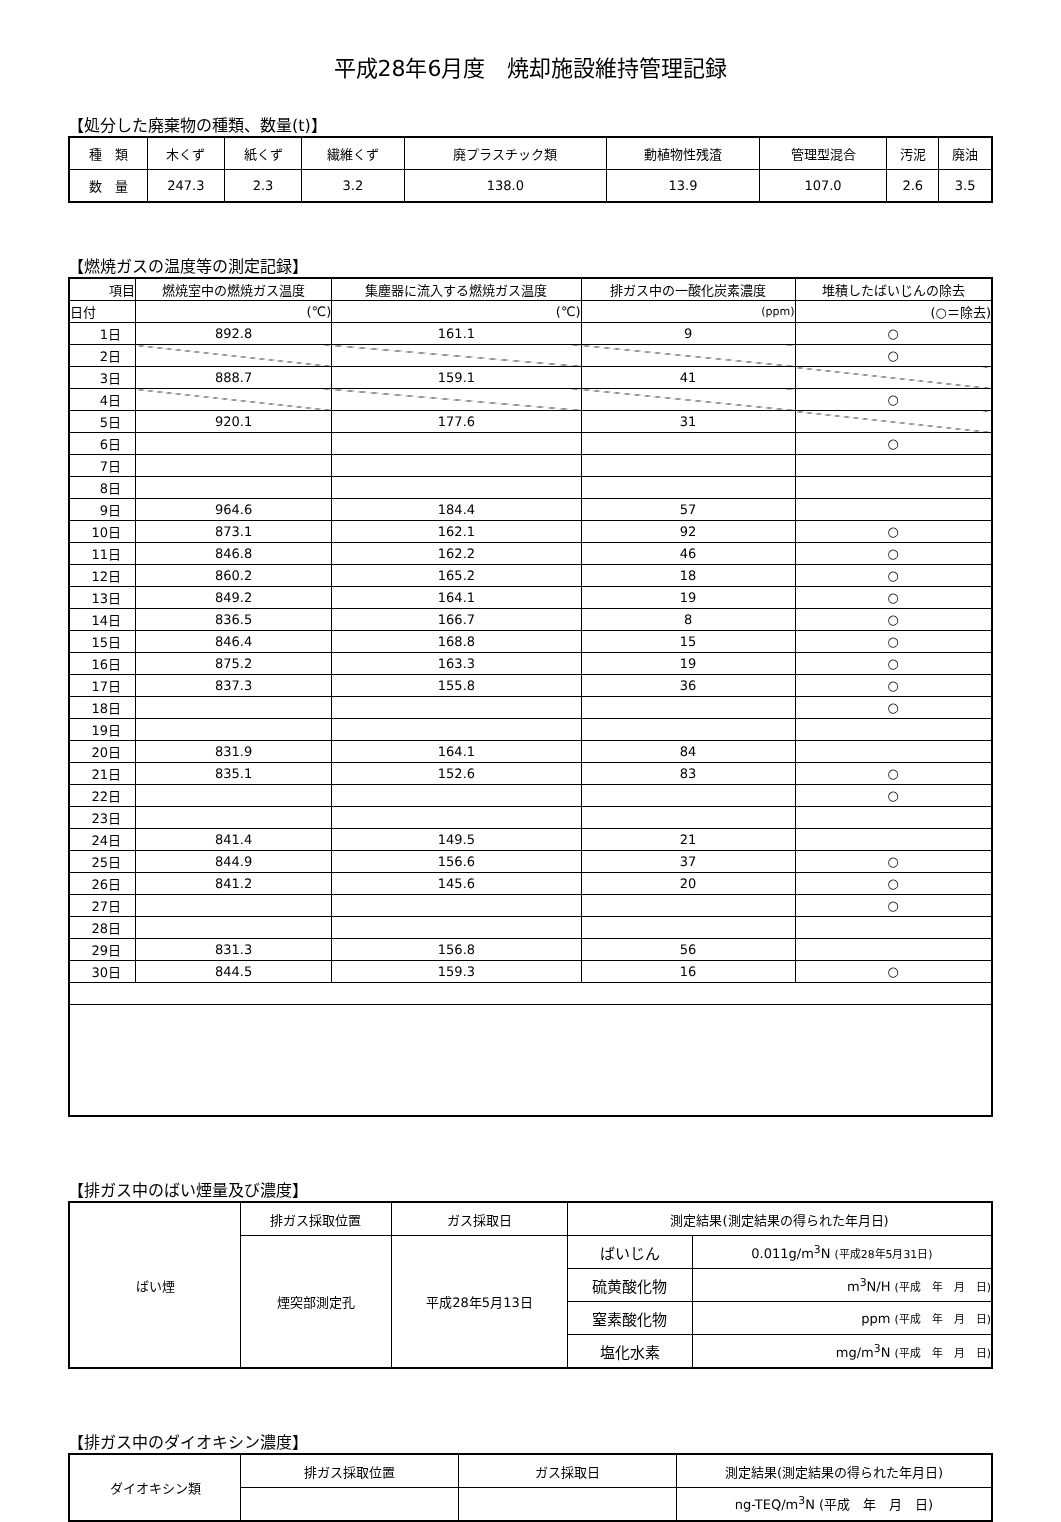平成28年6月度　焼却施設維持管理記録
【処分した廃棄物の種類、数量(t)】
| 種 類 | 木くず | 紙くず | 繊維くず | 廃プラスチック類 | 動植物性残渣 | 管理型混合 | 汚泥 | 廃油 |
| 数 量 | 247.3 | 2.3 | 3.2 | 138.0 | 13.9 | 107.0 | 2.6 | 3.5 |
【燃焼ガスの温度等の測定記録】
| 項目 | 燃焼室中の燃焼ガス温度 | 集塵器に流入する燃焼ガス温度 | 排ガス中の一酸化炭素濃度 | 堆積したばいじんの除去 |
| 日付 | (℃) | (℃) | (ppm) | (○＝除去) |
| 1日 | 892.8 | 161.1 | 9 | ○ |
| 2日 | | | | ○ |
| 3日 | 888.7 | 159.1 | 41 | |
| 4日 | | | | ○ |
| 5日 | 920.1 | 177.6 | 31 | |
| 6日 | | | | ○ |
| 7日 | | | | |
| 8日 | | | | |
| 9日 | 964.6 | 184.4 | 57 | |
| 10日 | 873.1 | 162.1 | 92 | ○ |
| 11日 | 846.8 | 162.2 | 46 | ○ |
| 12日 | 860.2 | 165.2 | 18 | ○ |
| 13日 | 849.2 | 164.1 | 19 | ○ |
| 14日 | 836.5 | 166.7 | 8 | ○ |
| 15日 | 846.4 | 168.8 | 15 | ○ |
| 16日 | 875.2 | 163.3 | 19 | ○ |
| 17日 | 837.3 | 155.8 | 36 | ○ |
| 18日 | | | | ○ |
| 19日 | | | | |
| 20日 | 831.9 | 164.1 | 84 | |
| 21日 | 835.1 | 152.6 | 83 | ○ |
| 22日 | | | | ○ |
| 23日 | | | | |
| 24日 | 841.4 | 149.5 | 21 | |
| 25日 | 844.9 | 156.6 | 37 | ○ |
| 26日 | 841.2 | 145.6 | 20 | ○ |
| 27日 | | | | ○ |
| 28日 | | | | |
| 29日 | 831.3 | 156.8 | 56 | |
| 30日 | 844.5 | 159.3 | 16 | ○ |
【排ガス中のばい煙量及び濃度】
| ばい煙 | 排ガス採取位置 | ガス採取日 | 測定結果(測定結果の得られた年月日) | |
| | 煙突部測定孔 | 平成28年5月13日 | ばいじん | 0.011g/m<sup>3</sup>N (平成28年5月31日) |
| | | | 硫黄酸化物 | m<sup>3</sup>N/H (平成 年 月 日) |
| | | | 窒素酸化物 | ppm (平成 年 月 日) |
| | | | 塩化水素 | mg/m<sup>3</sup>N (平成 年 月 日) |
【排ガス中のダイオキシン濃度】
| ダイオキシン類 | 排ガス採取位置 | ガス採取日 | 測定結果(測定結果の得られた年月日) |
| | | | ng-TEQ/m<sup>3</sup>N (平成 年 月 日) |